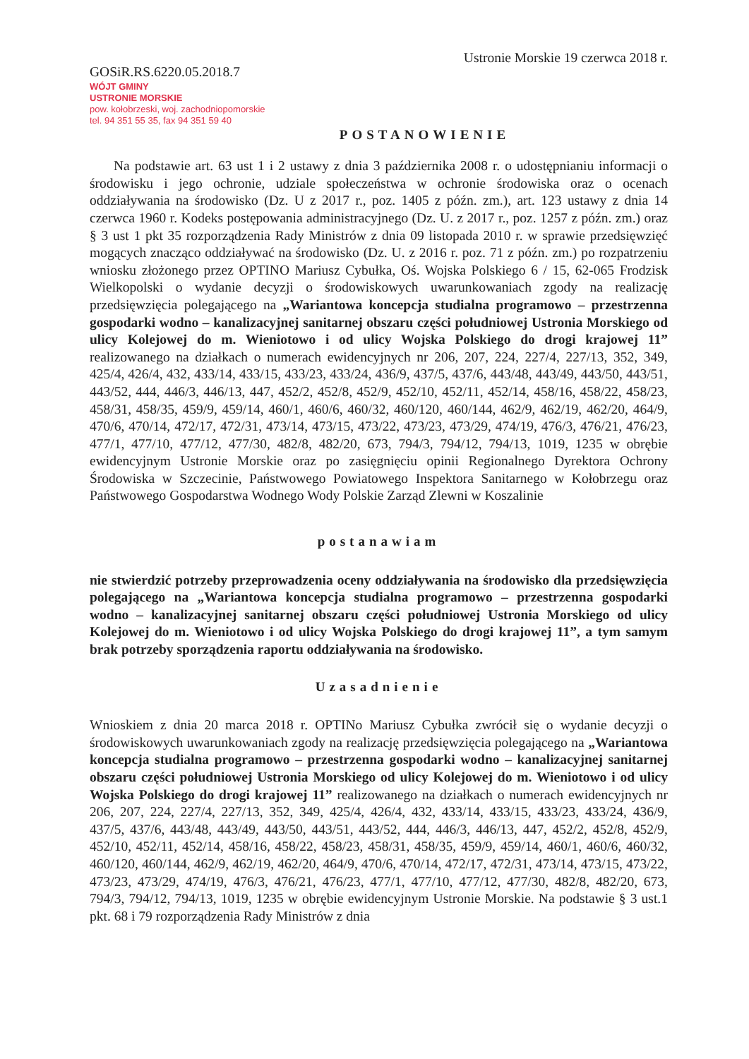GOSiR.RS.6220.05.2018.7
WÓJT GMINY
USTRONIE MORSKIE
pow. kołobrzeski, woj. zachodniopomorskie
tel. 94 351 55 35, fax 94 351 59 40
Ustronie Morskie 19 czerwca 2018 r.
POSTANOWIENIE
Na podstawie art. 63 ust 1 i 2 ustawy z dnia 3 października 2008 r. o udostępnianiu informacji o środowisku i jego ochronie, udziale społeczeństwa w ochronie środowiska oraz o ocenach oddziaływania na środowisko (Dz. U z 2017 r., poz. 1405 z późn. zm.), art. 123 ustawy z dnia 14 czerwca 1960 r. Kodeks postępowania administracyjnego (Dz. U. z 2017 r., poz. 1257 z późn. zm.) oraz § 3 ust 1 pkt 35 rozporządzenia Rady Ministrów z dnia 09 listopada 2010 r. w sprawie przedsięwzięć mogących znacząco oddziaływać na środowisko (Dz. U. z 2016 r. poz. 71 z późn. zm.) po rozpatrzeniu wniosku złożonego przez OPTINO Mariusz Cybułka, Oś. Wojska Polskiego 6 / 15, 62-065 Frodzisk Wielkopolski o wydanie decyzji o środowiskowych uwarunkowaniach zgody na realizację przedsięwzięcia polegającego na „Wariantowa koncepcja studialna programowo – przestrzenna gospodarki wodno – kanalizacyjnej sanitarnej obszaru części południowej Ustronia Morskiego od ulicy Kolejowej do m. Wieniotowo i od ulicy Wojska Polskiego do drogi krajowej 11” realizowanego na działkach o numerach ewidencyjnych nr 206, 207, 224, 227/4, 227/13, 352, 349, 425/4, 426/4, 432, 433/14, 433/15, 433/23, 433/24, 436/9, 437/5, 437/6, 443/48, 443/49, 443/50, 443/51, 443/52, 444, 446/3, 446/13, 447, 452/2, 452/8, 452/9, 452/10, 452/11, 452/14, 458/16, 458/22, 458/23, 458/31, 458/35, 459/9, 459/14, 460/1, 460/6, 460/32, 460/120, 460/144, 462/9, 462/19, 462/20, 464/9, 470/6, 470/14, 472/17, 472/31, 473/14, 473/15, 473/22, 473/23, 473/29, 474/19, 476/3, 476/21, 476/23, 477/1, 477/10, 477/12, 477/30, 482/8, 482/20, 673, 794/3, 794/12, 794/13, 1019, 1235 w obrębie ewidencyjnym Ustronie Morskie oraz po zasięgnięciu opinii Regionalnego Dyrektora Ochrony Środowiska w Szczecinie, Państwowego Powiatowego Inspektora Sanitarnego w Kołobrzegu oraz Państwowego Gospodarstwa Wodnego Wody Polskie Zarząd Zlewni w Koszalinie
postanawiam
nie stwierdzić potrzeby przeprowadzenia oceny oddziaływania na środowisko dla przedsięwzięcia polegającego na „Wariantowa koncepcja studialna programowo – przestrzenna gospodarki wodno – kanalizacyjnej sanitarnej obszaru części południowej Ustronia Morskiego od ulicy Kolejowej do m. Wieniotowo i od ulicy Wojska Polskiego do drogi krajowej 11”, a tym samym brak potrzeby sporządzenia raportu oddziaływania na środowisko.
Uzasadnienie
Wnioskiem z dnia 20 marca 2018 r. OPTINo Mariusz Cybułka zwrócił się o wydanie decyzji o środowiskowych uwarunkowaniach zgody na realizację przedsięwzięcia polegającego na „Wariantowa koncepcja studialna programowo – przestrzenna gospodarki wodno – kanalizacyjnej sanitarnej obszaru części południowej Ustronia Morskiego od ulicy Kolejowej do m. Wieniotowo i od ulicy Wojska Polskiego do drogi krajowej 11” realizowanego na działkach o numerach ewidencyjnych nr 206, 207, 224, 227/4, 227/13, 352, 349, 425/4, 426/4, 432, 433/14, 433/15, 433/23, 433/24, 436/9, 437/5, 437/6, 443/48, 443/49, 443/50, 443/51, 443/52, 444, 446/3, 446/13, 447, 452/2, 452/8, 452/9, 452/10, 452/11, 452/14, 458/16, 458/22, 458/23, 458/31, 458/35, 459/9, 459/14, 460/1, 460/6, 460/32, 460/120, 460/144, 462/9, 462/19, 462/20, 464/9, 470/6, 470/14, 472/17, 472/31, 473/14, 473/15, 473/22, 473/23, 473/29, 474/19, 476/3, 476/21, 476/23, 477/1, 477/10, 477/12, 477/30, 482/8, 482/20, 673, 794/3, 794/12, 794/13, 1019, 1235 w obrębie ewidencyjnym Ustronie Morskie. Na podstawie § 3 ust.1 pkt. 68 i 79 rozporządzenia Rady Ministrów z dnia